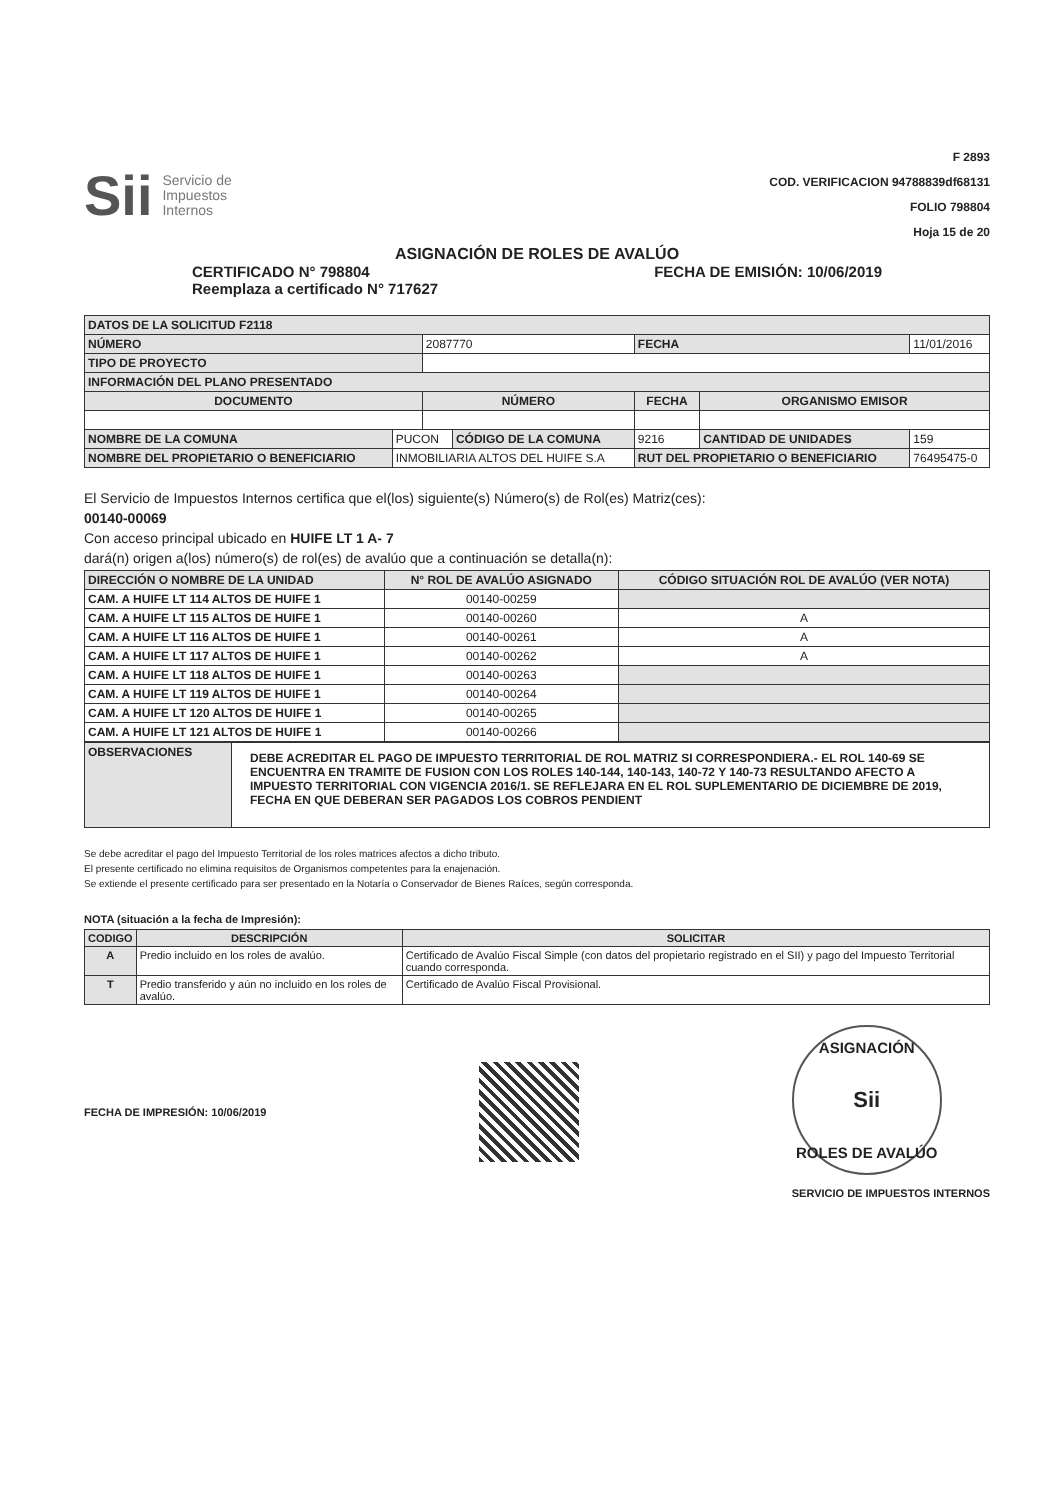Sii Servicio de
Impuestos
Internos
F 2893
COD. VERIFICACION 94788839df68131
FOLIO 798804
Hoja 15 de 20
ASIGNACIÓN DE ROLES DE AVALÚO
CERTIFICADO N° 798804
Reemplaza a certificado N° 717627 FECHA DE EMISIÓN: 10/06/2019
| DATOS DE LA SOLICITUD F2118 | | | | | | |
| NÚMERO | | 2087770 | | FECHA | | 11/01/2016 |
| TIPO DE PROYECTO | | | | | | |
| INFORMACIÓN DEL PLANO PRESENTADO | | | | | | |
| DOCUMENTO | | NÚMERO | | FECHA | ORGANISMO EMISOR | |
| NOMBRE DE LA COMUNA | PUCON | | CÓDIGO DE LA COMUNA | 9216 | CANTIDAD DE UNIDADES | 159 |
| NOMBRE DEL PROPIETARIO O BENEFICIARIO | INMOBILIARIA ALTOS DEL HUIFE S.A | | | RUT DEL PROPIETARIO O BENEFICIARIO | | 76495475-0 |
El Servicio de Impuestos Internos certifica que el(los) siguiente(s) Número(s) de Rol(es) Matriz(ces):
00140-00069
Con acceso principal ubicado en HUIFE LT 1 A- 7
dará(n) origen a(los) número(s) de rol(es) de avalúo que a continuación se detalla(n):
| DIRECCIÓN O NOMBRE DE LA UNIDAD | N° ROL DE AVALÚO ASIGNADO | CÓDIGO SITUACIÓN ROL DE AVALÚO (VER NOTA) |
| --- | --- | --- |
| CAM. A HUIFE LT 114 ALTOS DE HUIFE 1 | 00140-00259 | |
| CAM. A HUIFE LT 115 ALTOS DE HUIFE 1 | 00140-00260 | A |
| CAM. A HUIFE LT 116 ALTOS DE HUIFE 1 | 00140-00261 | A |
| CAM. A HUIFE LT 117 ALTOS DE HUIFE 1 | 00140-00262 | A |
| CAM. A HUIFE LT 118 ALTOS DE HUIFE 1 | 00140-00263 | |
| CAM. A HUIFE LT 119 ALTOS DE HUIFE 1 | 00140-00264 | |
| CAM. A HUIFE LT 120 ALTOS DE HUIFE 1 | 00140-00265 | |
| CAM. A HUIFE LT 121 ALTOS DE HUIFE 1 | 00140-00266 | |
| OBSERVACIONES | DEBE ACREDITAR EL PAGO DE IMPUESTO TERRITORIAL DE ROL MATRIZ SI CORRESPONDIERA.- EL ROL 140-69 SE ENCUENTRA EN TRAMITE DE FUSION CON LOS ROLES 140-144, 140-143, 140-72 Y 140-73 RESULTANDO AFECTO A IMPUESTO TERRITORIAL CON VIGENCIA 2016/1. SE REFLEJARA EN EL ROL SUPLEMENTARIO DE DICIEMBRE DE 2019, FECHA EN QUE DEBERAN SER PAGADOS LOS COBROS PENDIENT |
Se debe acreditar el pago del Impuesto Territorial de los roles matrices afectos a dicho tributo.
El presente certificado no elimina requisitos de Organismos competentes para la enajenación.
Se extiende el presente certificado para ser presentado en la Notaría o Conservador de Bienes Raíces, según corresponda.
NOTA (situación a la fecha de Impresión):
| CODIGO | DESCRIPCIÓN | SOLICITAR |
| --- | --- | --- |
| A | Predio incluido en los roles de avalúo. | Certificado de Avalúo Fiscal Simple (con datos del propietario registrado en el SII) y pago del Impuesto Territorial cuando corresponda. |
| T | Predio transferido y aún no incluido en los roles de avalúo. | Certificado de Avalúo Fiscal Provisional. |
FECHA DE IMPRESIÓN: 10/06/2019
ASIGNACIÓN
Sii
ROLES DE AVALÚO
SERVICIO DE IMPUESTOS INTERNOS